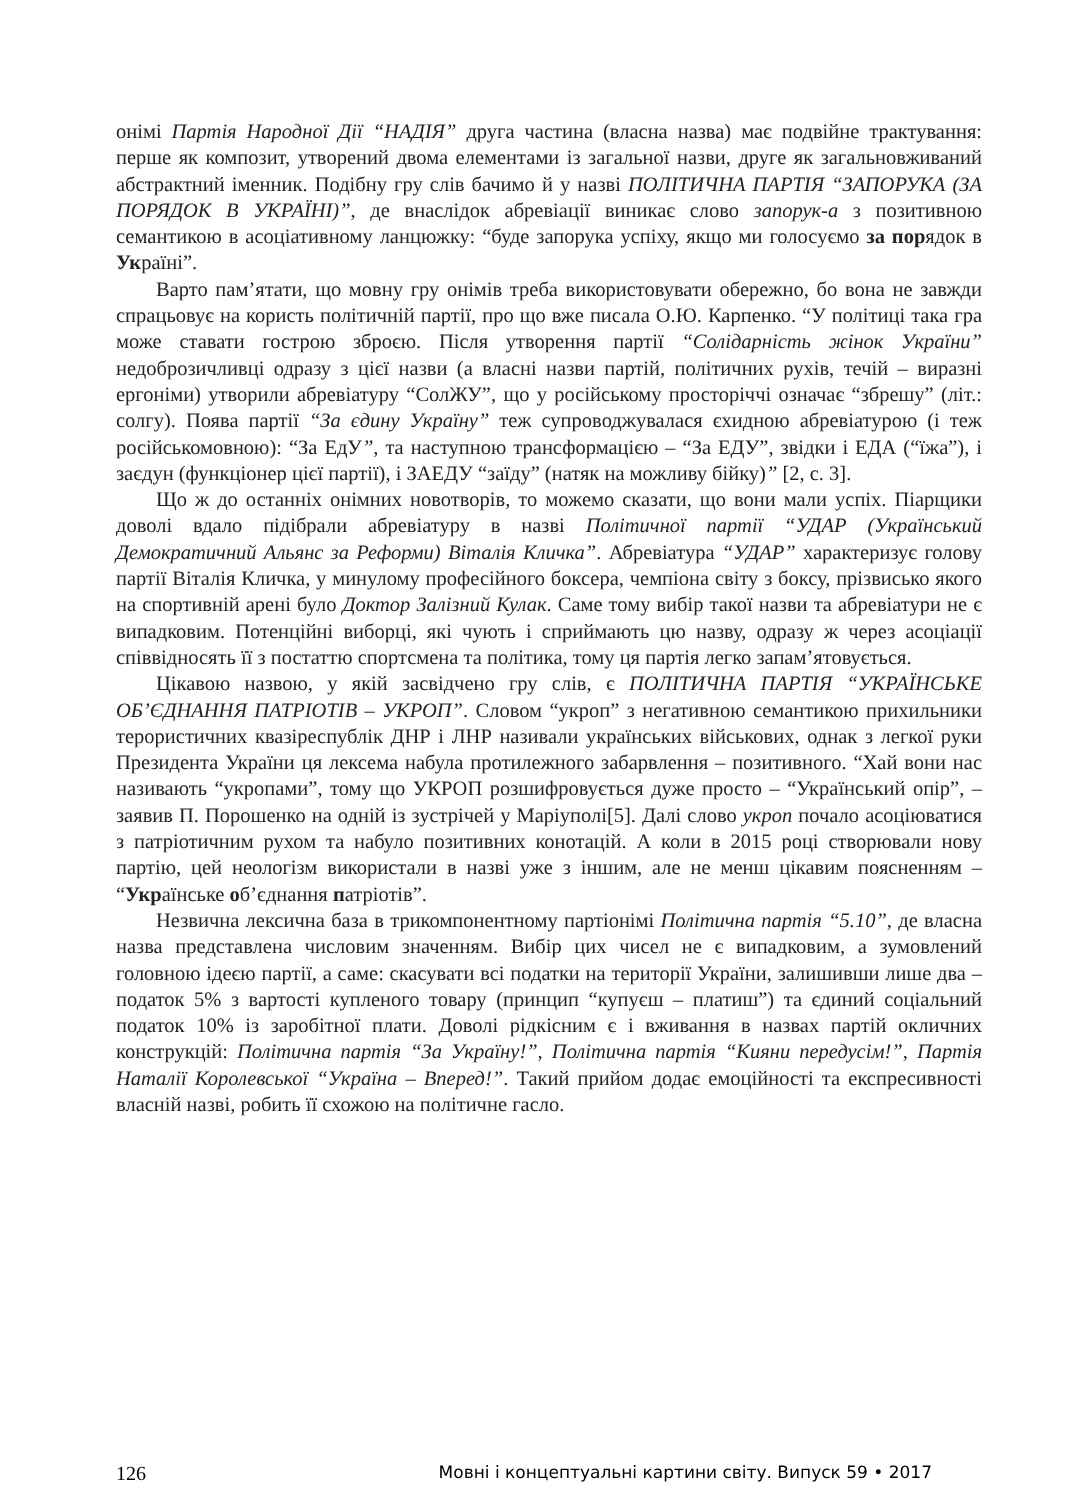онімі Партія Народної Дії “НАДІЯ” друга частина (власна назва) має подвійне трактування: перше як композит, утворений двома елементами із загальної назви, друге як загальновживаний абстрактний іменник. Подібну гру слів бачимо й у назві ПОЛІТИЧНА ПАРТІЯ “ЗАПОРУКА (ЗА ПОРЯДОК В УКРАЇНІ)”, де внаслідок абревіації виникає слово запорук-а з позитивною семантикою в асоціативному ланцюжку: “буде запорука успіху, якщо ми голосуємо за порядок в Україні”.
Варто пам’ятати, що мовну гру онімів треба використовувати обережно, бо вона не завжди спрацьовує на користь політичній партії, про що вже писала О.Ю. Карпенко. “У політиці така гра може ставати гострою зброєю. Після утворення партії “Солідарність жінок України” недоброзичливці одразу з цієї назви (а власні назви партій, політичних рухів, течій – виразні ергоніми) утворили абревіатуру “СолЖУ”, що у російському просторіччі означає “збрешу” (літ.: солгу). Поява партії “За єдину Україну” теж супроводжувалася єхидною абревіатурою (і теж російськомовною): “За ЕдУ”, та наступною трансформацією – “За ЕДУ”, звідки і ЕДА (“їжа”), і заєдун (функціонер цієї партії), і ЗАЕДУ “заїду” (натяк на можливу бійку)” [2, с. 3].
Що ж до останніх онімних новотворів, то можемо сказати, що вони мали успіх. Піарщики доволі вдало підібрали абревіатуру в назві Політичної партії “УДАР (Український Демократичний Альянс за Реформи) Віталія Кличка”. Абревіатура “УДАР” характеризує голову партії Віталія Кличка, у минулому професійного боксера, чемпіона світу з боксу, прізвисько якого на спортивній арені було Доктор Залізний Кулак. Саме тому вибір такої назви та абревіатури не є випадковим. Потенційні виборці, які чують і сприймають цю назву, одразу ж через асоціації співвідносять її з постаттю спортсмена та політика, тому ця партія легко запам’ятовується.
Цікавою назвою, у якій засвідчено гру слів, є ПОЛІТИЧНА ПАРТІЯ “УКРАЇНСЬКЕ ОБ’ЄДНАННЯ ПАТРІОТІВ – УКРОП”. Словом “укроп” з негативною семантикою прихильники терористичних квазіреспублік ДНР і ЛНР називали українських військових, однак з легкої руки Президента України ця лексема набула протилежного забарвлення – позитивного. “Хай вони нас називають “укропами”, тому що УКРОП розшифровується дуже просто – “Український опір”, – заявив П. Порошенко на одній із зустрічей у Маріуполі[5]. Далі слово укроп почало асоціюватися з патріотичним рухом та набуло позитивних конотацій. А коли в 2015 році створювали нову партію, цей неологізм використали в назві уже з іншим, але не менш цікавим поясненням – “Українське об’єднання патріотів”.
Незвична лексична база в трикомпонентному партіонімі Політична партія “5.10”, де власна назва представлена числовим значенням. Вибір цих чисел не є випадковим, а зумовлений головною ідеєю партії, а саме: скасувати всі податки на території України, залишивши лише два – податок 5% з вартості купленого товару (принцип “купуєш – платиш”) та єдиний соціальний податок 10% із заробітної плати. Доволі рідкісним є і вживання в назвах партій окличних конструкцій: Політична партія “За Україну!”, Політична партія “Кияни передусім!”, Партія Наталії Королевської “Україна – Вперед!”. Такий прийом додає емоційності та експресивності власній назві, робить її схожою на політичне гасло.
126 Мовні і концептуальні картини світу. Випуск 59 • 2017